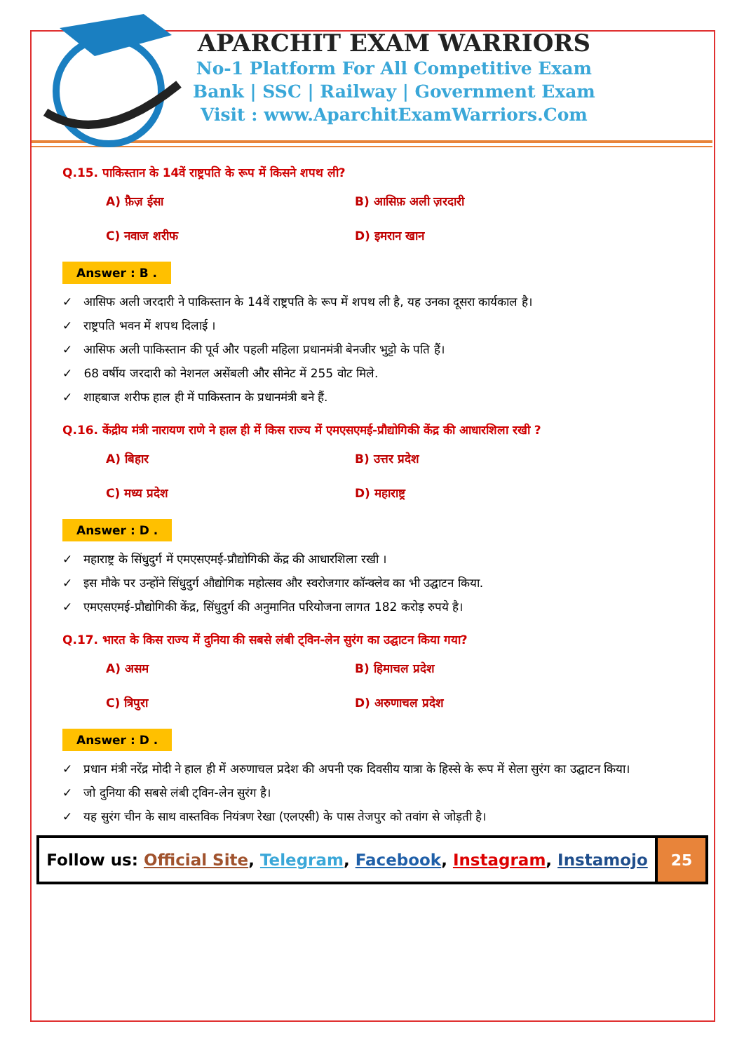APARCHIT EXAM WARRIORS
No-1 Platform For All Competitive Exam
Bank | SSC | Railway | Government Exam
Visit : www.AparchitExamWarriors.Com
Q.15. पाकिस्तान के 14वें राष्ट्रपति के रूप में किसने शपथ ली?
A) फ़ैज़ ईसा
B) आसिफ़ अली ज़रदारी
C) नवाज शरीफ
D) इमरान खान
Answer : B .
✓ आसिफ अली जरदारी ने पाकिस्तान के 14वें राष्ट्रपति के रूप में शपथ ली है, यह उनका दूसरा कार्यकाल है।
✓ राष्ट्रपति भवन में शपथ दिलाई ।
✓ आसिफ अली पाकिस्तान की पूर्व और पहली महिला प्रधानमंत्री बेनजीर भुट्टो के पति हैं।
✓ 68 वर्षीय जरदारी को नेशनल असेंबली और सीनेट में 255 वोट मिले.
✓ शाहबाज शरीफ हाल ही में पाकिस्तान के प्रधानमंत्री बने हैं.
Q.16. केंद्रीय मंत्री नारायण राणे ने हाल ही में किस राज्य में एमएसएमई-प्रौद्योगिकी केंद्र की आधारशिला रखी ?
A) बिहार
B) उत्तर प्रदेश
C) मध्य प्रदेश
D) महाराष्ट्र
Answer : D .
✓ महाराष्ट्र के सिंधुदुर्ग में एमएसएमई-प्रौद्योगिकी केंद्र की आधारशिला रखी ।
✓ इस मौके पर उन्होंने सिंधुदुर्ग औद्योगिक महोत्सव और स्वरोजगार कॉन्क्लेव का भी उद्घाटन किया.
✓ एमएसएमई-प्रौद्योगिकी केंद्र, सिंधुदुर्ग की अनुमानित परियोजना लागत 182 करोड़ रुपये है।
Q.17. भारत के किस राज्य में दुनिया की सबसे लंबी ट्विन-लेन सुरंग का उद्घाटन किया गया?
A) असम
B) हिमाचल प्रदेश
C) त्रिपुरा
D) अरुणाचल प्रदेश
Answer : D .
✓ प्रधान मंत्री नरेंद्र मोदी ने हाल ही में अरुणाचल प्रदेश की अपनी एक दिवसीय यात्रा के हिस्से के रूप में सेला सुरंग का उद्घाटन किया।
✓ जो दुनिया की सबसे लंबी ट्विन-लेन सुरंग है।
✓ यह सुरंग चीन के साथ वास्तविक नियंत्रण रेखा (एलएसी) के पास तेजपुर को तवांग से जोड़ती है।
Follow us: Official Site, Telegram, Facebook, Instagram, Instamojo
25